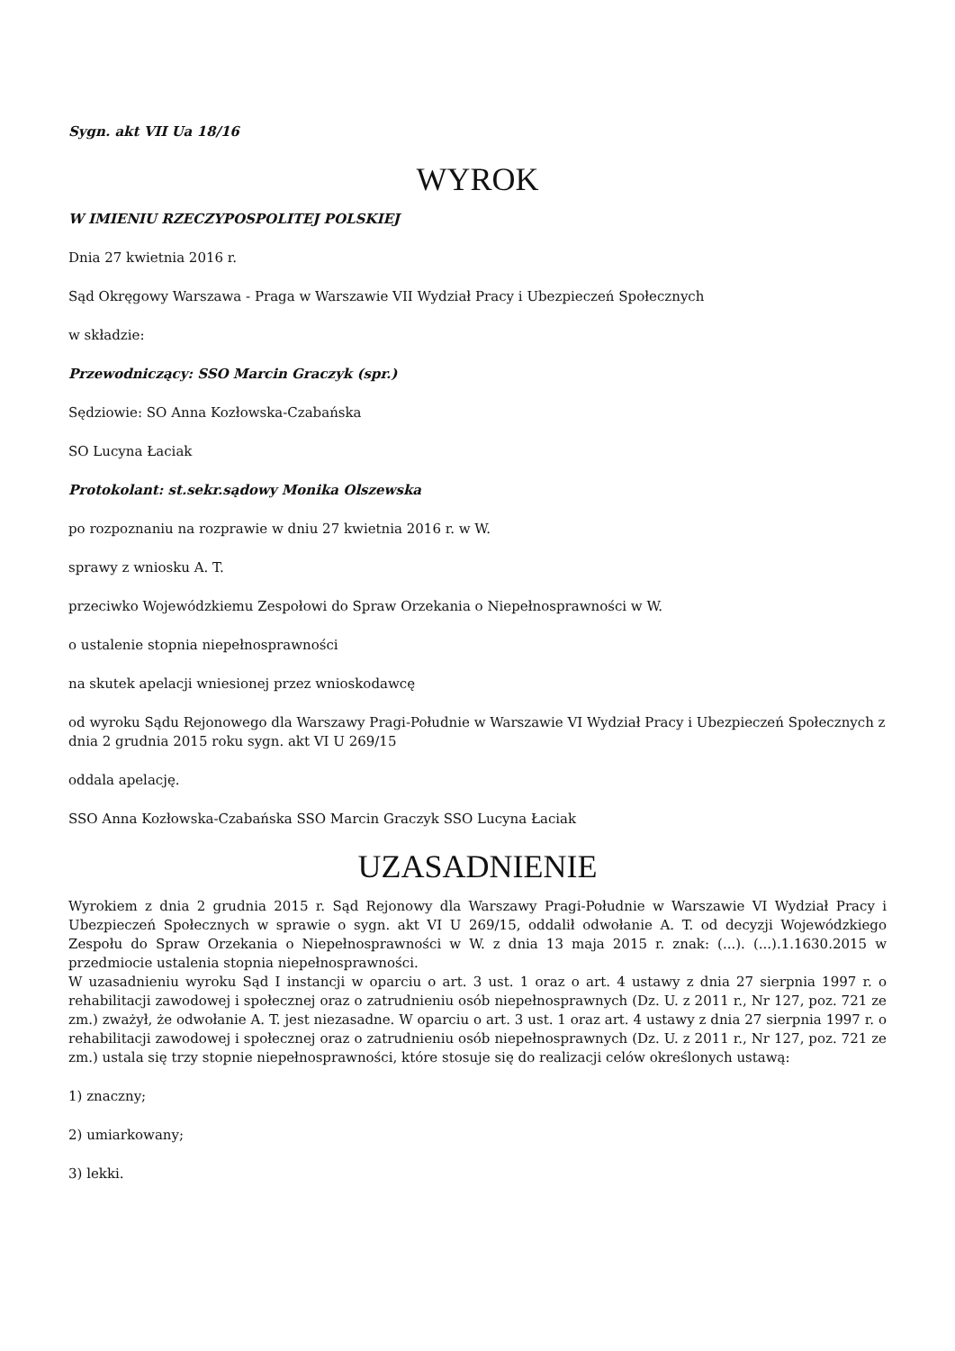Sygn. akt VII Ua 18/16
WYROK
W IMIENIU RZECZYPOSPOLITEJ POLSKIEJ
Dnia 27 kwietnia 2016 r.
Sąd Okręgowy Warszawa - Praga w Warszawie VII Wydział Pracy i Ubezpieczeń Społecznych
w składzie:
Przewodniczący: SSO Marcin Graczyk (spr.)
Sędziowie: SO Anna Kozłowska-Czabańska
SO Lucyna Łaciak
Protokolant: st.sekr.sądowy Monika Olszewska
po rozpoznaniu na rozprawie w dniu 27 kwietnia 2016 r. w W.
sprawy z wniosku A. T.
przeciwko Wojewódzkiemu Zespołowi do Spraw Orzekania o Niepełnosprawności w W.
o ustalenie stopnia niepełnosprawności
na skutek apelacji wniesionej przez wnioskodawcę
od wyroku Sądu Rejonowego dla Warszawy Pragi-Południe w Warszawie VI Wydział Pracy i Ubezpieczeń Społecznych z dnia 2 grudnia 2015 roku sygn. akt VI U 269/15
oddala apelację.
SSO Anna Kozłowska-Czabańska SSO Marcin Graczyk SSO Lucyna Łaciak
UZASADNIENIE
Wyrokiem z dnia 2 grudnia 2015 r. Sąd Rejonowy dla Warszawy Pragi-Południe w Warszawie VI Wydział Pracy i Ubezpieczeń Społecznych w sprawie o sygn. akt VI U 269/15, oddalił odwołanie A. T. od decyzji Wojewódzkiego Zespołu do Spraw Orzekania o Niepełnosprawności w W. z dnia 13 maja 2015 r. znak: (...). (...).1.1630.2015 w przedmiocie ustalenia stopnia niepełnosprawności.
W uzasadnieniu wyroku Sąd I instancji w oparciu o art. 3 ust. 1 oraz o art. 4 ustawy z dnia 27 sierpnia 1997 r. o rehabilitacji zawodowej i społecznej oraz o zatrudnieniu osób niepełnosprawnych (Dz. U. z 2011 r., Nr 127, poz. 721 ze zm.) zważył, że odwołanie A. T. jest niezasadne. W oparciu o art. 3 ust. 1 oraz art. 4 ustawy z dnia 27 sierpnia 1997 r. o rehabilitacji zawodowej i społecznej oraz o zatrudnieniu osób niepełnosprawnych (Dz. U. z 2011 r., Nr 127, poz. 721 ze zm.) ustala się trzy stopnie niepełnosprawności, które stosuje się do realizacji celów określonych ustawą:
1) znaczny;
2) umiarkowany;
3) lekki.